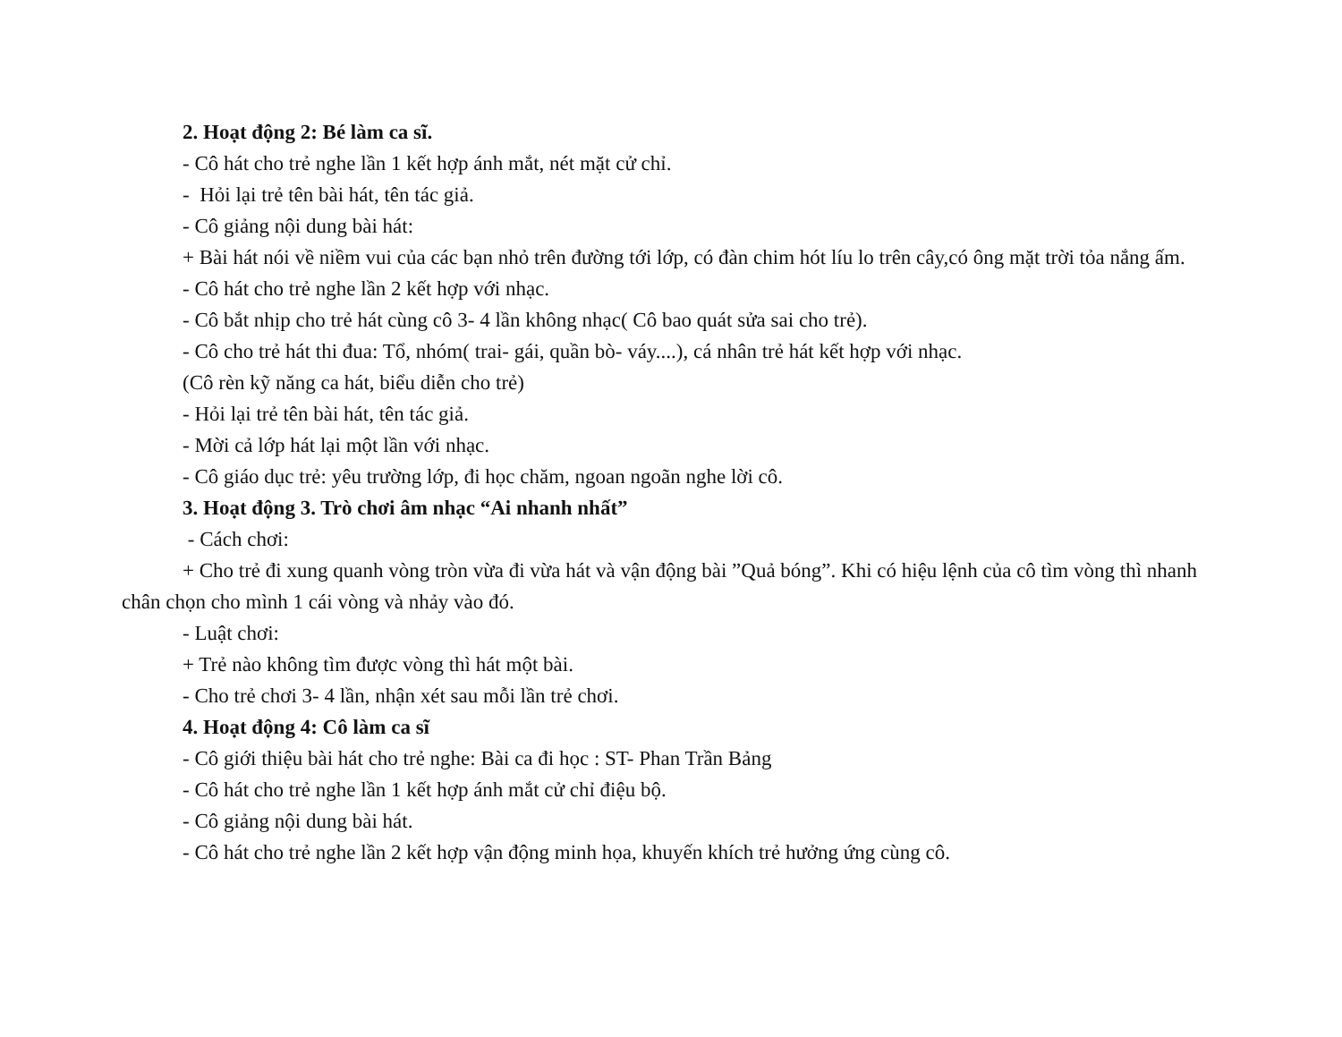2. Hoạt động 2: Bé làm ca sĩ.
- Cô hát cho trẻ nghe lần 1 kết hợp ánh mắt, nét mặt cử chỉ.
- Hỏi lại trẻ tên bài hát, tên tác giả.
- Cô giảng nội dung bài hát:
+ Bài hát nói về niềm vui của các bạn nhỏ trên đường tới lớp, có đàn chim hót líu lo trên cây,có ông mặt trời tỏa nắng ấm.
- Cô hát cho trẻ nghe lần 2 kết hợp với nhạc.
- Cô bắt nhịp cho trẻ hát cùng cô 3- 4 lần không nhạc( Cô bao quát sửa sai cho trẻ).
- Cô cho trẻ hát thi đua: Tổ, nhóm( trai- gái, quần bò- váy....), cá nhân trẻ hát kết hợp với nhạc.
(Cô rèn kỹ năng ca hát, biểu diễn cho trẻ)
- Hỏi lại trẻ tên bài hát, tên tác giả.
- Mời cả lớp hát lại một lần với nhạc.
- Cô giáo dục trẻ: yêu trường lớp, đi học chăm, ngoan ngoãn nghe lời cô.
3. Hoạt động 3. Trò chơi âm nhạc “Ai nhanh nhất”
- Cách chơi:
+ Cho trẻ đi xung quanh vòng tròn vừa đi vừa hát và vận động bài ”Quả bóng”. Khi có hiệu lệnh của cô tìm vòng thì nhanh chân chọn cho mình 1 cái vòng và nhảy vào đó.
- Luật chơi:
+ Trẻ nào không tìm được vòng thì hát một bài.
- Cho trẻ chơi 3- 4 lần, nhận xét sau mỗi lần trẻ chơi.
4. Hoạt động 4: Cô làm ca sĩ
- Cô giới thiệu bài hát cho trẻ nghe: Bài ca đi học : ST- Phan Trần Bảng
- Cô hát cho trẻ nghe lần 1 kết hợp ánh mắt cử chỉ điệu bộ.
- Cô giảng nội dung bài hát.
- Cô hát cho trẻ nghe lần 2 kết hợp vận động minh họa, khuyến khích trẻ hưởng ứng cùng cô.